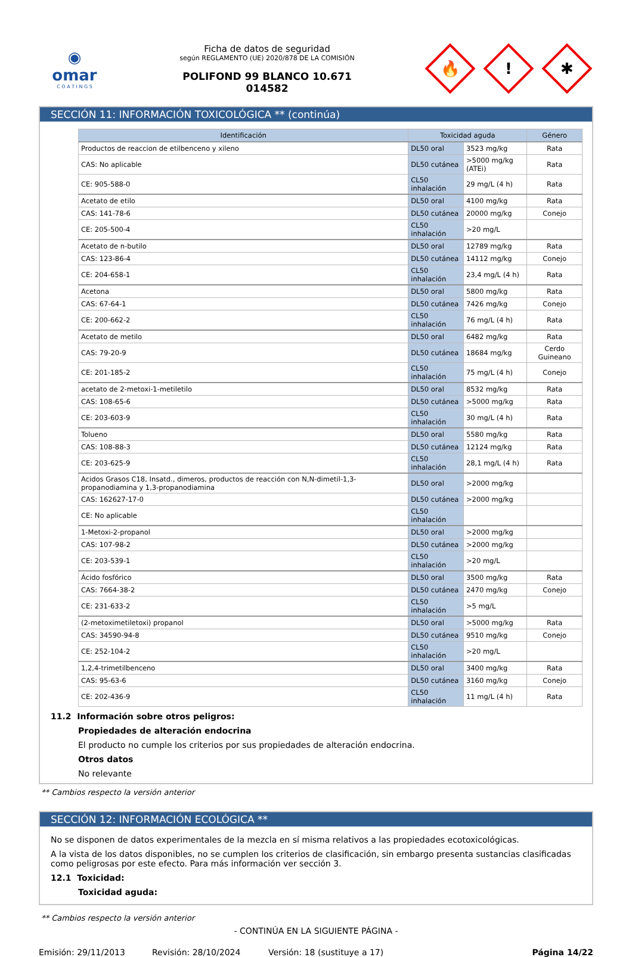◉
omar
C O A T I N G S
Ficha de datos de seguridad
según REGLAMENTO (UE) 2020/878 DE LA COMISIÓN
POLIFOND 99 BLANCO 10.671
014582
🔥
!
✱
SECCIÓN 11: INFORMACIÓN TOXICOLÓGICA ** (continúa)
| Identificación | Toxicidad aguda | | Género |
| --- | --- | --- | --- |
| Productos de reaccion de etilbenceno y xileno | DL50 oral | 3523 mg/kg | Rata |
| CAS: No aplicable | DL50 cutánea | >5000 mg/kg (ATEi) | Rata |
| CE: 905-588-0 | CL50 inhalación | 29 mg/L (4 h) | Rata |
| Acetato de etilo | DL50 oral | 4100 mg/kg | Rata |
| CAS: 141-78-6 | DL50 cutánea | 20000 mg/kg | Conejo |
| CE: 205-500-4 | CL50 inhalación | >20 mg/L | |
| Acetato de n-butilo | DL50 oral | 12789 mg/kg | Rata |
| CAS: 123-86-4 | DL50 cutánea | 14112 mg/kg | Conejo |
| CE: 204-658-1 | CL50 inhalación | 23,4 mg/L (4 h) | Rata |
| Acetona | DL50 oral | 5800 mg/kg | Rata |
| CAS: 67-64-1 | DL50 cutánea | 7426 mg/kg | Conejo |
| CE: 200-662-2 | CL50 inhalación | 76 mg/L (4 h) | Rata |
| Acetato de metilo | DL50 oral | 6482 mg/kg | Rata |
| CAS: 79-20-9 | DL50 cutánea | 18684 mg/kg | Cerdo Guineano |
| CE: 201-185-2 | CL50 inhalación | 75 mg/L (4 h) | Conejo |
| acetato de 2-metoxi-1-metiletilo | DL50 oral | 8532 mg/kg | Rata |
| CAS: 108-65-6 | DL50 cutánea | >5000 mg/kg | Rata |
| CE: 203-603-9 | CL50 inhalación | 30 mg/L (4 h) | Rata |
| Tolueno | DL50 oral | 5580 mg/kg | Rata |
| CAS: 108-88-3 | DL50 cutánea | 12124 mg/kg | Rata |
| CE: 203-625-9 | CL50 inhalación | 28,1 mg/L (4 h) | Rata |
| Acidos Grasos C18, Insatd., dimeros, productos de reacción con N,N-dimetil-1,3-propanodiamina y 1,3-propanodiamina | DL50 oral | >2000 mg/kg | |
| CAS: 162627-17-0 | DL50 cutánea | >2000 mg/kg | |
| CE: No aplicable | CL50 inhalación | | |
| 1-Metoxi-2-propanol | DL50 oral | >2000 mg/kg | |
| CAS: 107-98-2 | DL50 cutánea | >2000 mg/kg | |
| CE: 203-539-1 | CL50 inhalación | >20 mg/L | |
| Ácido fosfórico | DL50 oral | 3500 mg/kg | Rata |
| CAS: 7664-38-2 | DL50 cutánea | 2470 mg/kg | Conejo |
| CE: 231-633-2 | CL50 inhalación | >5 mg/L | |
| (2-metoximetiletoxi) propanol | DL50 oral | >5000 mg/kg | Rata |
| CAS: 34590-94-8 | DL50 cutánea | 9510 mg/kg | Conejo |
| CE: 252-104-2 | CL50 inhalación | >20 mg/L | |
| 1,2,4-trimetilbenceno | DL50 oral | 3400 mg/kg | Rata |
| CAS: 95-63-6 | DL50 cutánea | 3160 mg/kg | Conejo |
| CE: 202-436-9 | CL50 inhalación | 11 mg/L (4 h) | Rata |
11.2 Información sobre otros peligros:
Propiedades de alteración endocrina
El producto no cumple los criterios por sus propiedades de alteración endocrina.
Otros datos
No relevante
** Cambios respecto la versión anterior
SECCIÓN 12: INFORMACIÓN ECOLÓGICA **
No se disponen de datos experimentales de la mezcla en sí misma relativos a las propiedades ecotoxicológicas.
A la vista de los datos disponibles, no se cumplen los criterios de clasificación, sin embargo presenta sustancias clasificadas como peligrosas por este efecto. Para más información ver sección 3.
12.1 Toxicidad:
Toxicidad aguda:
** Cambios respecto la versión anterior
- CONTINÚA EN LA SIGUIENTE PÁGINA -
Emisión: 29/11/2013 Revisión: 28/10/2024 Versión: 18 (sustituye a 17) Página 14/22